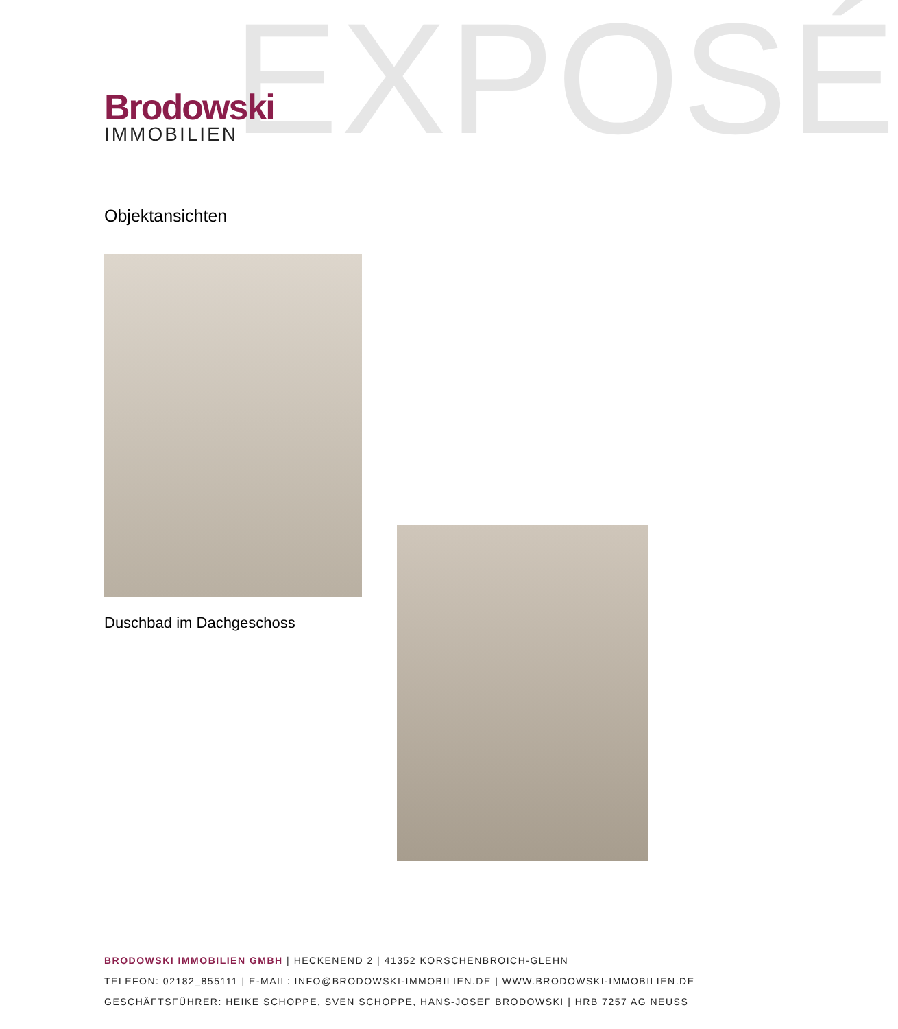EXPOSÉ
Brodowski
IMMOBILIEN
Objektansichten
Duschbad im Dachgeschoss
BRODOWSKI IMMOBILIEN GMBH | HECKENEND 2 | 41352 KORSCHENBROICH-GLEHN
TELEFON: 02182_855111 | E-MAIL: INFO@BRODOWSKI-IMMOBILIEN.DE | WWW.BRODOWSKI-IMMOBILIEN.DE
GESCHÄFTSFÜHRER: HEIKE SCHOPPE, SVEN SCHOPPE, HANS-JOSEF BRODOWSKI | HRB 7257 AG NEUSS